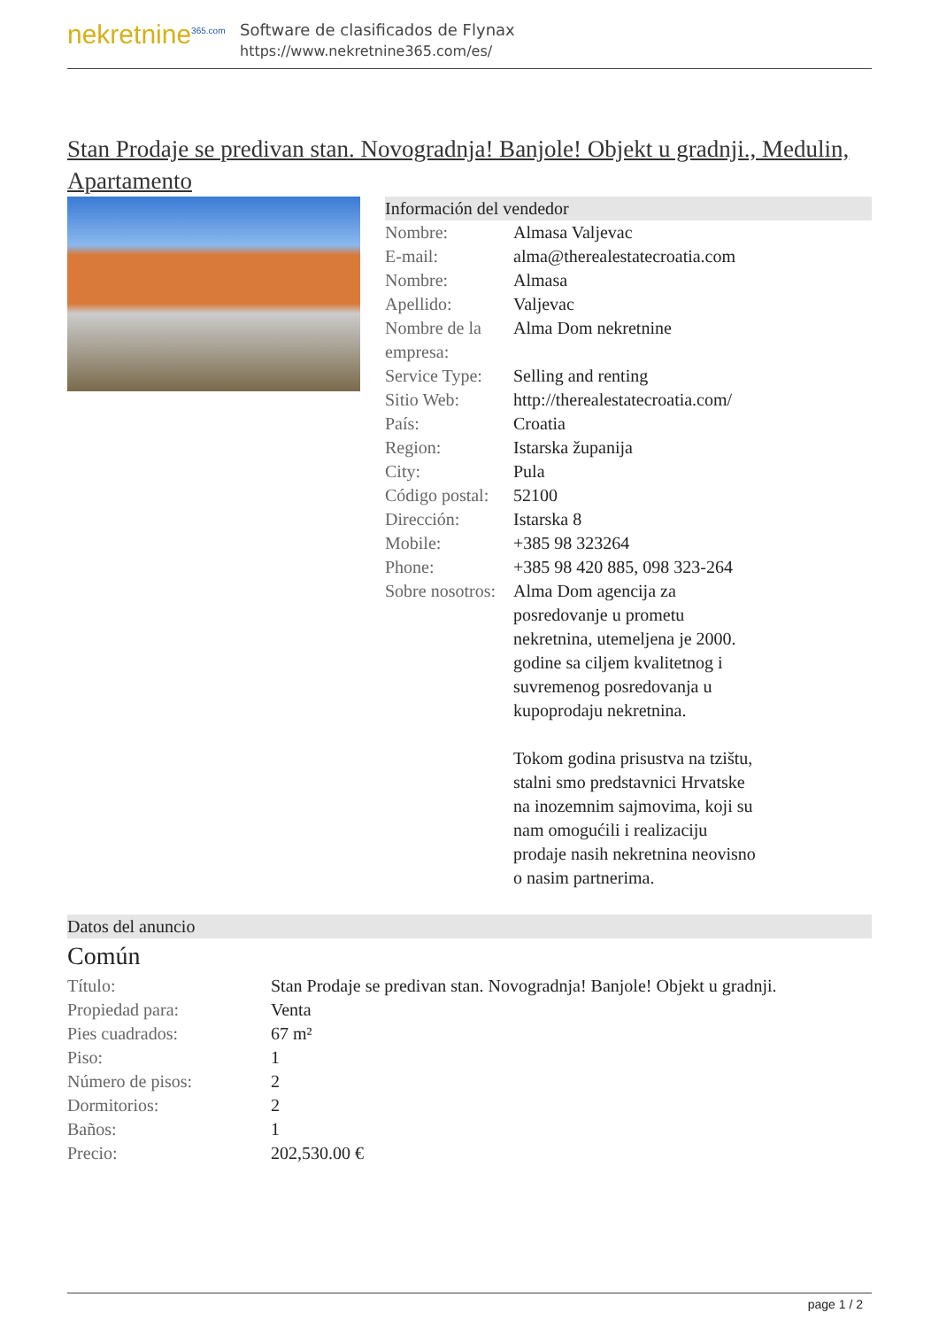nekretnine<sup>365.com</sup>
Software de clasificados de Flynax
https://www.nekretnine365.com/es/
Stan Prodaje se predivan stan. Novogradnja! Banjole! Objekt u gradnji., Medulin, Apartamento
Información del vendedor
| Nombre: | Almasa Valjevac |
| E-mail: | alma@therealestatecroatia.com |
| Nombre: | Almasa |
| Apellido: | Valjevac |
| Nombre de la empresa: | Alma Dom nekretnine |
| Service Type: | Selling and renting |
| Sitio Web: | http://therealestatecroatia.com/ |
| País: | Croatia |
| Region: | Istarska županija |
| City: | Pula |
| Código postal: | 52100 |
| Dirección: | Istarska 8 |
| Mobile: | +385 98 323264 |
| Phone: | +385 98 420 885, 098 323-264 |
| Sobre nosotros: | Alma Dom agencija za posredovanje u prometu nekretnina, utemeljena je 2000. godine sa ciljem kvalitetnog i suvremenog posredovanja u kupoprodaju nekretnina. Tokom godina prisustva na tzištu, stalni smo predstavnici Hrvatske na inozemnim sajmovima, koji su nam omogućili i realizaciju prodaje nasih nekretnina neovisno o nasim partnerima. |
Datos del anuncio
Común
| Título: | Stan Prodaje se predivan stan. Novogradnja! Banjole! Objekt u gradnji. |
| Propiedad para: | Venta |
| Pies cuadrados: | 67 m² |
| Piso: | 1 |
| Número de pisos: | 2 |
| Dormitorios: | 2 |
| Baños: | 1 |
| Precio: | 202,530.00 € |
page 1 / 2